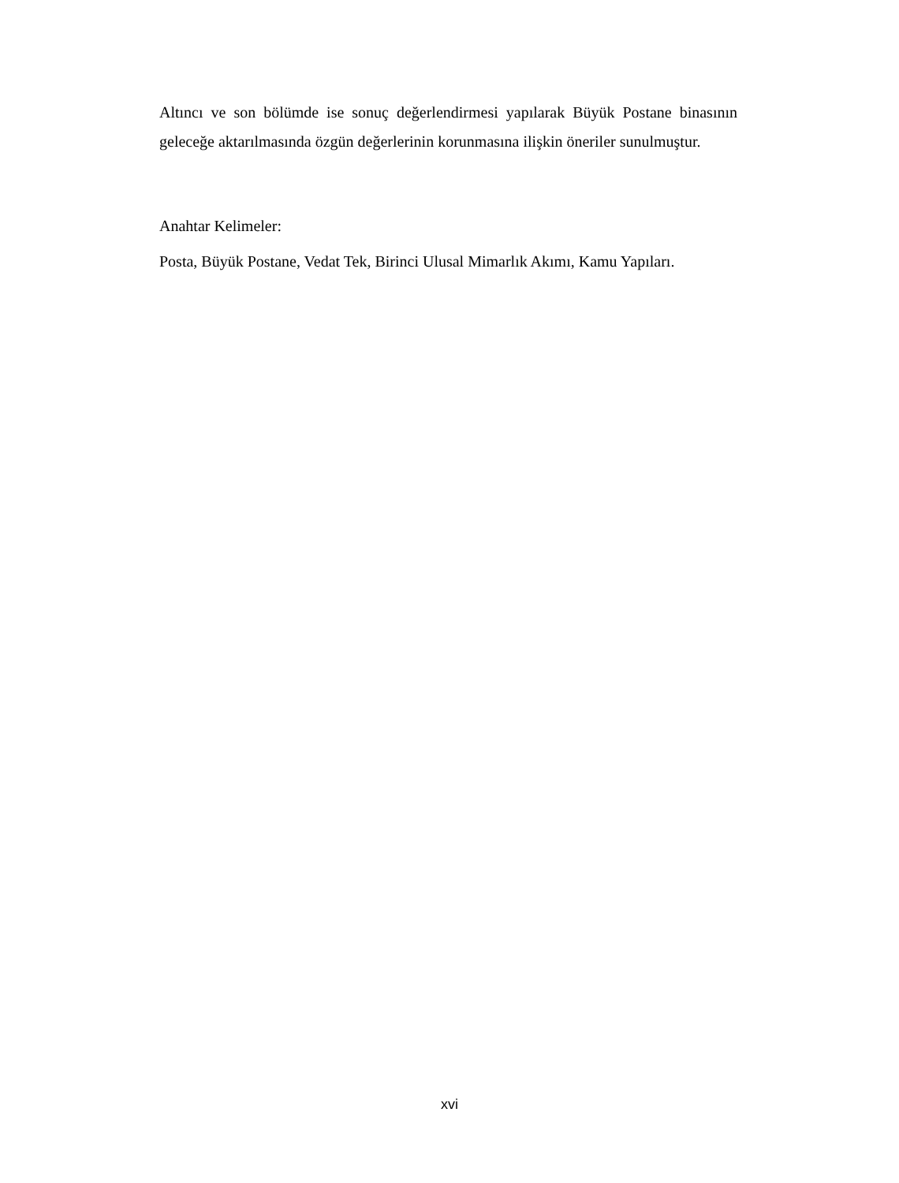Altıncı ve son bölümde ise sonuç değerlendirmesi yapılarak Büyük Postane binasının geleceğe aktarılmasında özgün değerlerinin korunmasına ilişkin öneriler sunulmuştur.
Anahtar Kelimeler:
Posta, Büyük Postane, Vedat Tek, Birinci Ulusal Mimarlık Akımı, Kamu Yapıları.
xvi